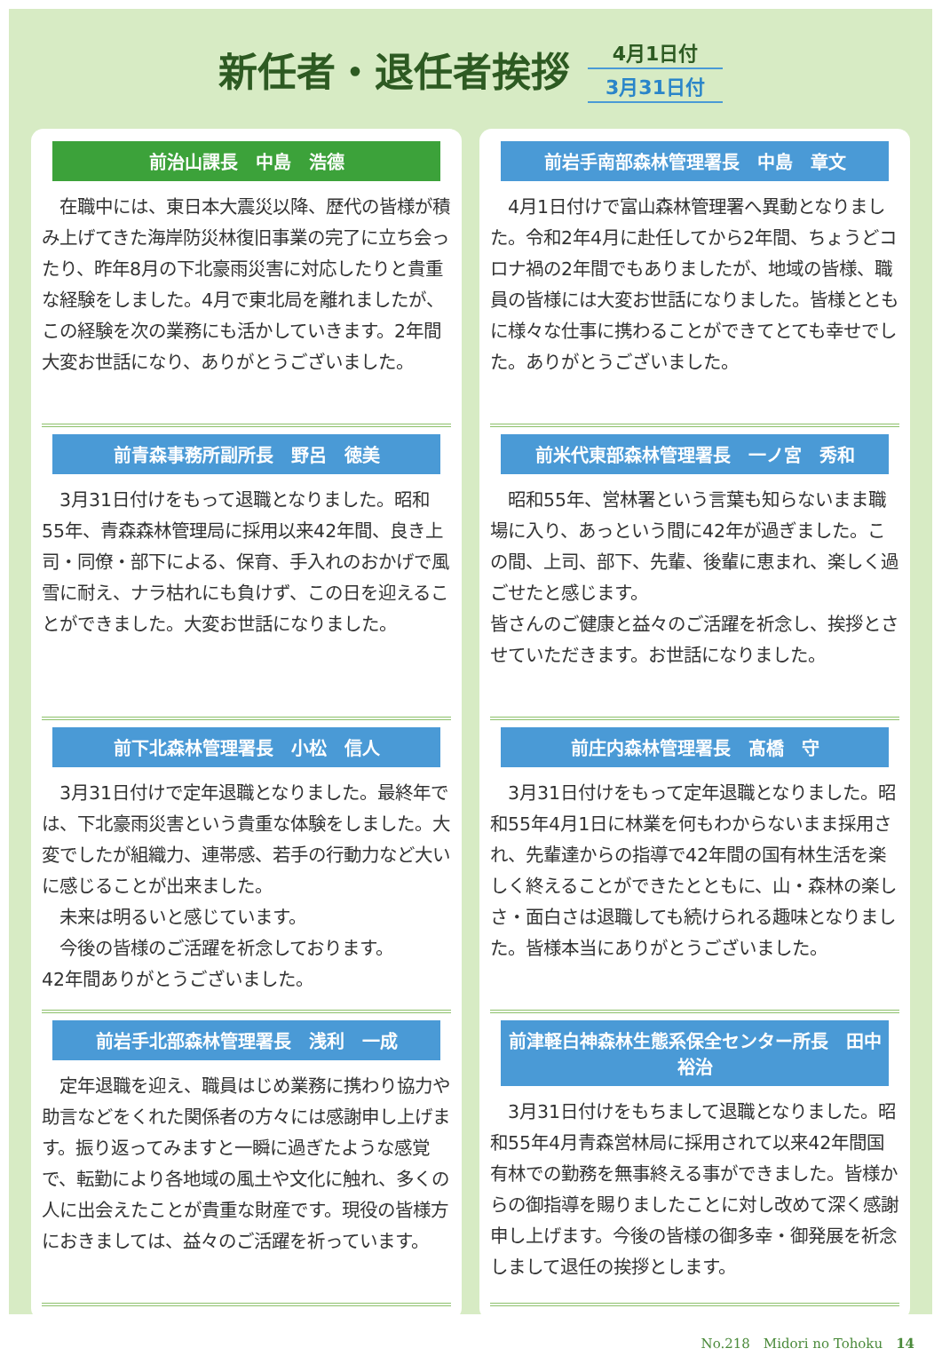新任者・退任者挨拶
4月1日付
3月31日付
前治山課長　中島　浩德
　在職中には、東日本大震災以降、歴代の皆様が積み上げてきた海岸防災林復旧事業の完了に立ち会ったり、昨年8月の下北豪雨災害に対応したりと貴重な経験をしました。4月で東北局を離れましたが、この経験を次の業務にも活かしていきます。2年間大変お世話になり、ありがとうございました。
前青森事務所副所長　野呂　徳美
　3月31日付けをもって退職となりました。昭和55年、青森森林管理局に採用以来42年間、良き上司・同僚・部下による、保育、手入れのおかげで風雪に耐え、ナラ枯れにも負けず、この日を迎えることができました。大変お世話になりました。
前下北森林管理署長　小松　信人
　3月31日付けで定年退職となりました。最終年では、下北豪雨災害という貴重な体験をしました。大変でしたが組織力、連帯感、若手の行動力など大いに感じることが出来ました。
　未来は明るいと感じています。
　今後の皆様のご活躍を祈念しております。
42年間ありがとうございました。
前岩手北部森林管理署長　浅利　一成
　定年退職を迎え、職員はじめ業務に携わり協力や助言などをくれた関係者の方々には感謝申し上げます。振り返ってみますと一瞬に過ぎたような感覚で、転勤により各地域の風土や文化に触れ、多くの人に出会えたことが貴重な財産です。現役の皆様方におきましては、益々のご活躍を祈っています。
前岩手南部森林管理署長　中島　章文
　4月1日付けで富山森林管理署へ異動となりました。令和2年4月に赴任してから2年間、ちょうどコロナ禍の2年間でもありましたが、地域の皆様、職員の皆様には大変お世話になりました。皆様とともに様々な仕事に携わることができてとても幸せでした。ありがとうございました。
前米代東部森林管理署長　一ノ宮　秀和
　昭和55年、営林署という言葉も知らないまま職場に入り、あっという間に42年が過ぎました。この間、上司、部下、先輩、後輩に恵まれ、楽しく過ごせたと感じます。
皆さんのご健康と益々のご活躍を祈念し、挨拶とさせていただきます。お世話になりました。
前庄内森林管理署長　髙橋　守
　3月31日付けをもって定年退職となりました。昭和55年4月1日に林業を何もわからないまま採用され、先輩達からの指導で42年間の国有林生活を楽しく終えることができたとともに、山・森林の楽しさ・面白さは退職しても続けられる趣味となりました。皆様本当にありがとうございました。
前津軽白神森林生態系保全センター所長　田中　裕治
　3月31日付けをもちまして退職となりました。昭和55年4月青森営林局に採用されて以来42年間国有林での勤務を無事終える事ができました。皆様からの御指導を賜りましたことに対し改めて深く感謝申し上げます。今後の皆様の御多幸・御発展を祈念しまして退任の挨拶とします。
No.218　Midori no Tohoku　14